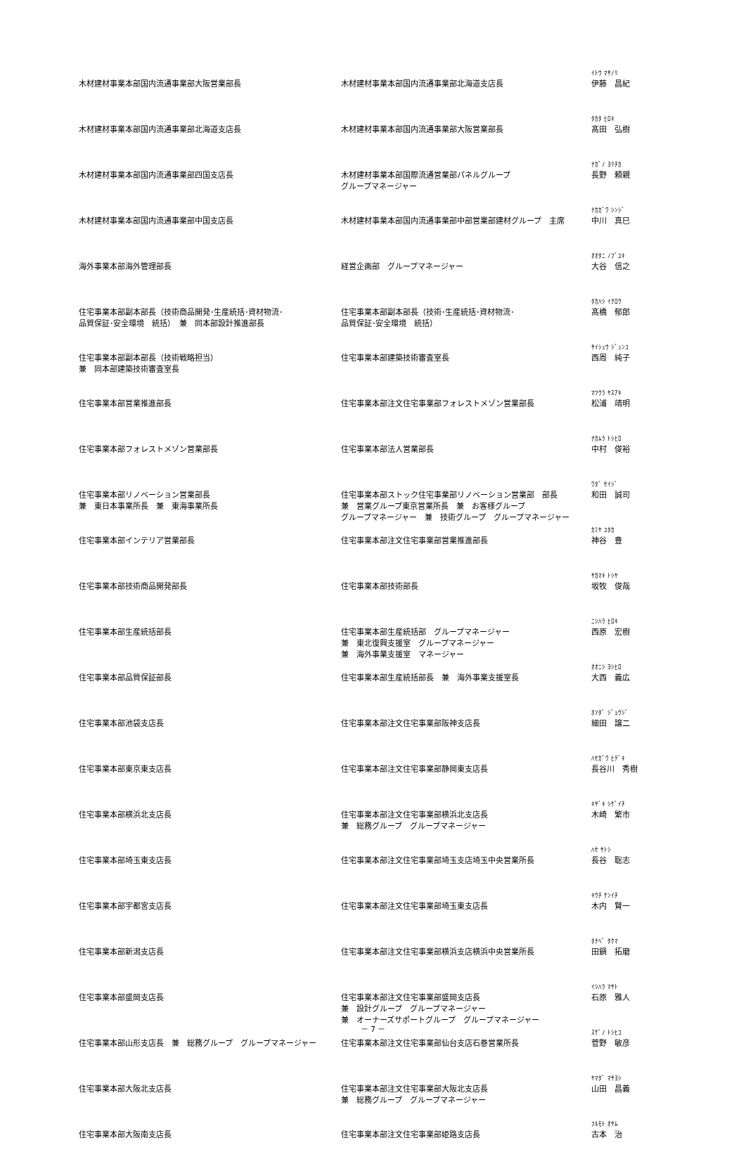| 木材建材事業本部国内流通事業部大阪営業部長 | 木材建材事業本部国内流通事業部北海道支店長 | ｲﾄｳ ﾏｻﾉﾘ 伊藤 昌紀 |
| 木材建材事業本部国内流通事業部北海道支店長 | 木材建材事業本部国内流通事業部大阪営業部長 | ﾀｶﾀ ﾋﾛｷ 髙田 弘樹 |
| 木材建材事業本部国内流通事業部四国支店長 | 木材建材事業本部国際流通営業部パネルグループ グループマネージャー | ﾅｶﾞﾉ ﾖﾘﾁｶ 長野 頼親 |
| 木材建材事業本部国内流通事業部中国支店長 | 木材建材事業本部国内流通事業部中部営業部建材グループ 主席 | ﾅｶｶﾞﾜ ｼﾝｼﾞ 中川 真巳 |
| 海外事業本部海外管理部長 | 経営企画部 グループマネージャー | ｵｵﾀﾆ ﾉﾌﾞﾕｷ 大谷 信之 |
| 住宅事業本部副本部長（技術商品開発･生産統括･資材物流･ 品質保証･安全環境 統括） 兼 同本部設計推進部長 | 住宅事業本部副本部長（技術･生産統括･資材物流･ 品質保証･安全環境 統括） | ﾀｶﾊｼ ｲｸﾛｳ 髙橋 郁郎 |
| 住宅事業本部副本部長（技術戦略担当） 兼 同本部建築技術審査室長 | 住宅事業本部建築技術審査室長 | ｻｲｼｭｳ ｼﾞｭﾝｺ 西周 純子 |
| 住宅事業本部営業推進部長 | 住宅事業本部注文住宅事業部フォレストメゾン営業部長 | ﾏﾂｳﾗ ﾔｽｱｷ 松浦 靖明 |
| 住宅事業本部フォレストメゾン営業部長 | 住宅事業本部法人営業部長 | ﾅｶﾑﾗ ﾄｼﾋﾛ 中村 俊裕 |
| 住宅事業本部リノベーション営業部長 兼 東日本事業所長 兼 東海事業所長 | 住宅事業本部ストック住宅事業部リノベーション営業部 部長 兼 営業グループ東京営業所長 兼 お客様グループ グループマネージャー 兼 技術グループ グループマネージャー | ﾜﾀﾞ ｾｲｼﾞ 和田 誠司 |
| 住宅事業本部インテリア営業部長 | 住宅事業本部注文住宅事業部営業推進部長 | ｶﾐﾔ ﾕﾀｶ 神谷 豊 |
| 住宅事業本部技術商品開発部長 | 住宅事業本部技術部長 | ｻｶﾏｷ ﾄｼﾔ 坂牧 俊哉 |
| 住宅事業本部生産統括部長 | 住宅事業本部生産統括部 グループマネージャー 兼 東北復興支援室 グループマネージャー 兼 海外事業支援室 マネージャー | ﾆｼﾊﾗ ﾋﾛｷ 西原 宏樹 |
| 住宅事業本部品質保証部長 | 住宅事業本部生産統括部長 兼 海外事業支援室長 | ｵｵﾆｼ ﾖｼﾋﾛ 大西 義広 |
| 住宅事業本部池袋支店長 | 住宅事業本部注文住宅事業部阪神支店長 | ﾎｿﾀﾞ ｼﾞｮｳｼﾞ 細田 譲二 |
| 住宅事業本部東京東支店長 | 住宅事業本部注文住宅事業部静岡東支店長 | ﾊｾｶﾞﾜ ﾋﾃﾞｷ 長谷川 秀樹 |
| 住宅事業本部横浜北支店長 | 住宅事業本部注文住宅事業部横浜北支店長 兼 総務グループ グループマネージャー | ｷｻﾞｷ ｼｹﾞｲﾁ 木崎 繁市 |
| 住宅事業本部埼玉東支店長 | 住宅事業本部注文住宅事業部埼玉支店埼玉中央営業所長 | ﾊｾ ｻﾄｼ 長谷 聡志 |
| 住宅事業本部宇都宮支店長 | 住宅事業本部注文住宅事業部埼玉東支店長 | ｷｳﾁ ｹﾝｲﾁ 木内 賢一 |
| 住宅事業本部新潟支店長 | 住宅事業本部注文住宅事業部横浜支店横浜中央営業所長 | ﾀﾅﾍﾞ ﾀｸﾏ 田鍋 拓磨 |
| 住宅事業本部盛岡支店長 | 住宅事業本部注文住宅事業部盛岡支店長 兼 設計グループ グループマネージャー 兼 オーナーズサポートグループ グループマネージャー | ｲｼﾊﾗ ﾏｻﾄ 石原 雅人 |
| 住宅事業本部山形支店長 兼 総務グループ グループマネージャー | 住宅事業本部注文住宅事業部仙台支店石巻営業所長 | ｽｹﾞﾉ ﾄｼﾋｺ 菅野 敏彦 |
| 住宅事業本部大阪北支店長 | 住宅事業本部注文住宅事業部大阪北支店長 兼 総務グループ グループマネージャー | ﾔﾏﾀﾞ ﾏｻﾖｼ 山田 昌義 |
| 住宅事業本部大阪南支店長 | 住宅事業本部注文住宅事業部姫路支店長 | ﾌﾙﾓﾄ ｵｻﾑ 古本 治 |
－ 7 －